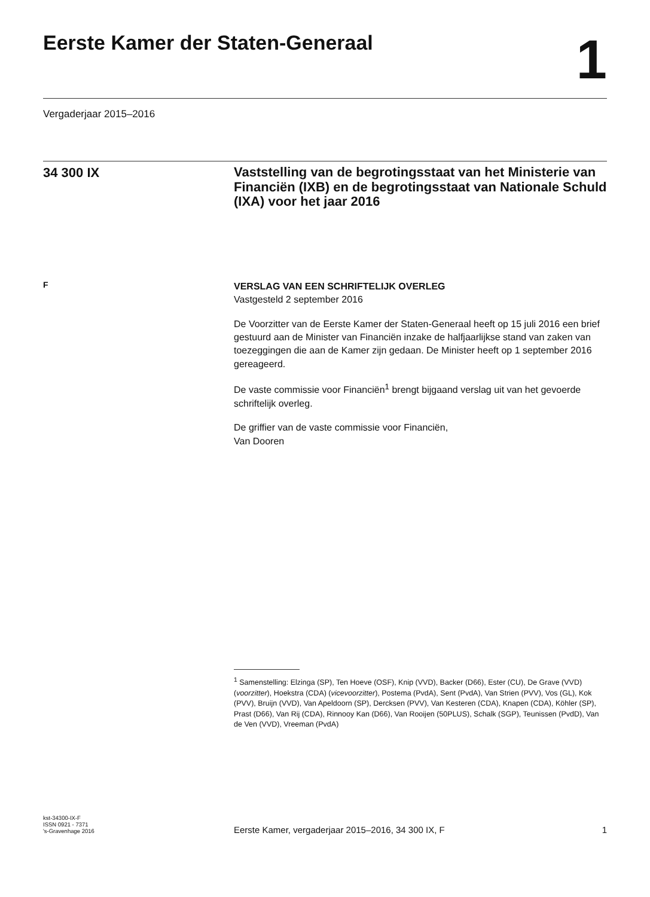Eerste Kamer der Staten-Generaal
1
Vergaderjaar 2015–2016
34 300 IX
Vaststelling van de begrotingsstaat van het Ministerie van Financiën (IXB) en de begrotingsstaat van Nationale Schuld (IXA) voor het jaar 2016
F
VERSLAG VAN EEN SCHRIFTELIJK OVERLEG
Vastgesteld 2 september 2016
De Voorzitter van de Eerste Kamer der Staten-Generaal heeft op 15 juli 2016 een brief gestuurd aan de Minister van Financiën inzake de halfjaarlijkse stand van zaken van toezeggingen die aan de Kamer zijn gedaan. De Minister heeft op 1 september 2016 gereageerd.
De vaste commissie voor Financiën<sup>1</sup> brengt bijgaand verslag uit van het gevoerde schriftelijk overleg.
De griffier van de vaste commissie voor Financiën,
Van Dooren
<sup>1</sup> Samenstelling: Elzinga (SP), Ten Hoeve (OSF), Knip (VVD), Backer (D66), Ester (CU), De Grave (VVD) (voorzitter), Hoekstra (CDA) (vicevoorzitter), Postema (PvdA), Sent (PvdA), Van Strien (PVV), Vos (GL), Kok (PVV), Bruijn (VVD), Van Apeldoorn (SP), Dercksen (PVV), Van Kesteren (CDA), Knapen (CDA), Köhler (SP), Prast (D66), Van Rij (CDA), Rinnooy Kan (D66), Van Rooijen (50PLUS), Schalk (SGP), Teunissen (PvdD), Van de Ven (VVD), Vreeman (PvdA)
kst-34300-IX-F
ISSN 0921 - 7371
's-Gravenhage 2016
Eerste Kamer, vergaderjaar 2015–2016, 34 300 IX, F 1